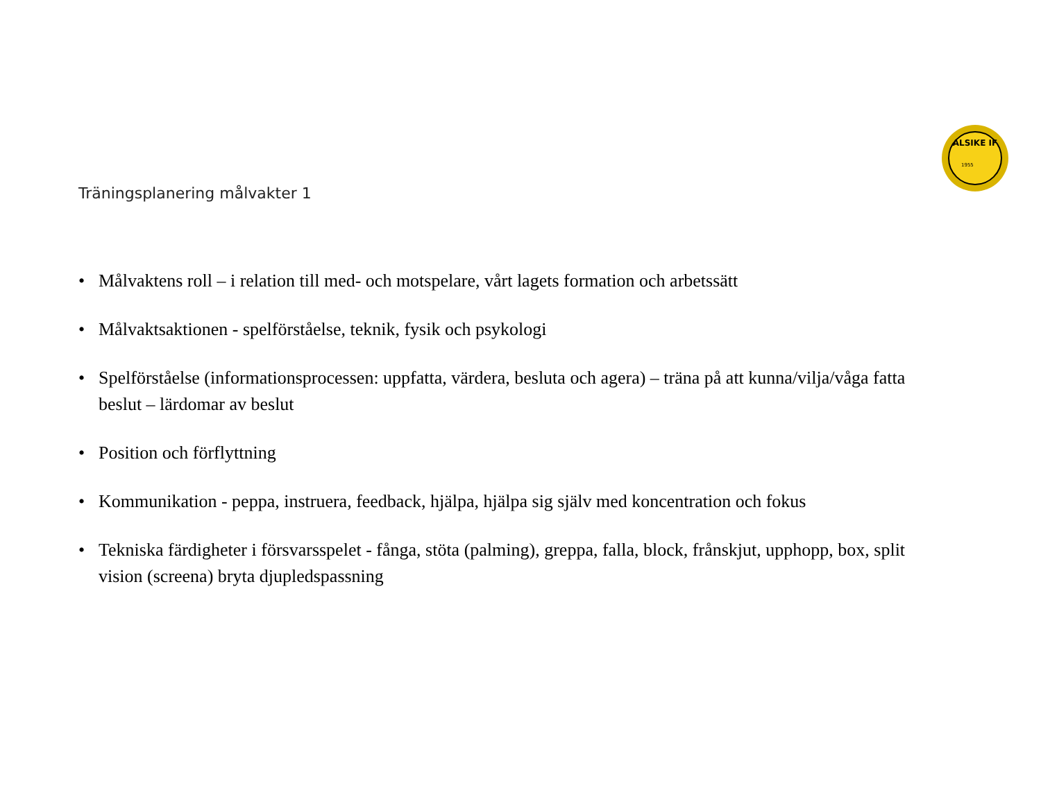ALSIKE IF
1955
Träningsplanering målvakter 1
• Målvaktens roll – i relation till med- och motspelare, vårt lagets formation och arbetssätt
• Målvaktsaktionen - spelförståelse, teknik, fysik och psykologi
• Spelförståelse (informationsprocessen: uppfatta, värdera, besluta och agera) – träna på att kunna/vilja/våga fatta beslut – lärdomar av beslut
• Position och förflyttning
• Kommunikation - peppa, instruera, feedback, hjälpa, hjälpa sig själv med koncentration och fokus
• Tekniska färdigheter i försvarsspelet - fånga, stöta (palming), greppa, falla, block, frånskjut, upphopp, box, split vision (screena) bryta djupledspassning